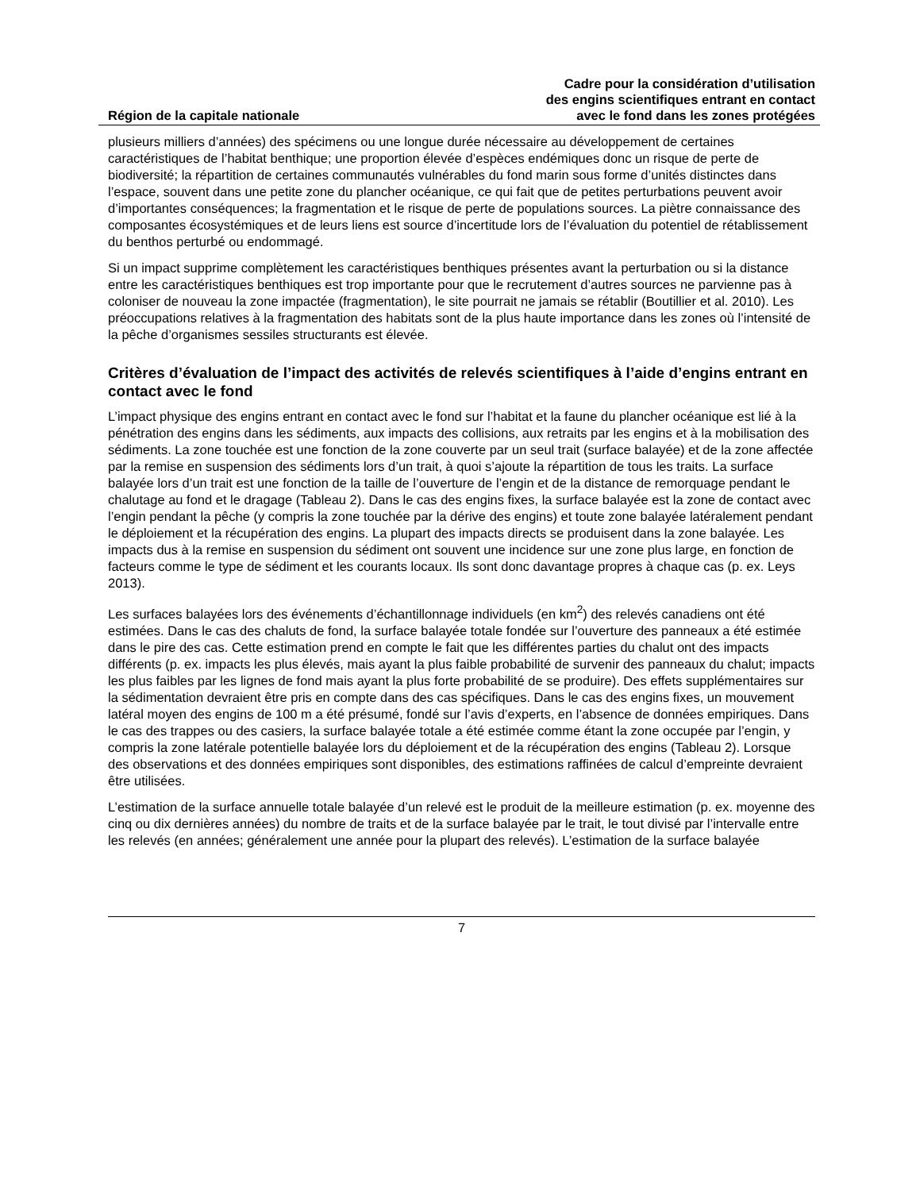Région de la capitale nationale
Cadre pour la considération d’utilisation
des engins scientifiques entrant en contact
avec le fond dans les zones protégées
plusieurs milliers d’années) des spécimens ou une longue durée nécessaire au développement de certaines caractéristiques de l’habitat benthique; une proportion élevée d’espèces endémiques donc un risque de perte de biodiversité; la répartition de certaines communautés vulnérables du fond marin sous forme d’unités distinctes dans l’espace, souvent dans une petite zone du plancher océanique, ce qui fait que de petites perturbations peuvent avoir d’importantes conséquences; la fragmentation et le risque de perte de populations sources. La piètre connaissance des composantes écosystémiques et de leurs liens est source d’incertitude lors de l’évaluation du potentiel de rétablissement du benthos perturbé ou endommagé.
Si un impact supprime complètement les caractéristiques benthiques présentes avant la perturbation ou si la distance entre les caractéristiques benthiques est trop importante pour que le recrutement d’autres sources ne parvienne pas à coloniser de nouveau la zone impactée (fragmentation), le site pourrait ne jamais se rétablir (Boutillier et al. 2010). Les préoccupations relatives à la fragmentation des habitats sont de la plus haute importance dans les zones où l’intensité de la pêche d’organismes sessiles structurants est élevée.
Critères d’évaluation de l’impact des activités de relevés scientifiques à l’aide d’engins entrant en contact avec le fond
L’impact physique des engins entrant en contact avec le fond sur l’habitat et la faune du plancher océanique est lié à la pénétration des engins dans les sédiments, aux impacts des collisions, aux retraits par les engins et à la mobilisation des sédiments. La zone touchée est une fonction de la zone couverte par un seul trait (surface balayée) et de la zone affectée par la remise en suspension des sédiments lors d’un trait, à quoi s’ajoute la répartition de tous les traits. La surface balayée lors d’un trait est une fonction de la taille de l’ouverture de l’engin et de la distance de remorquage pendant le chalutage au fond et le dragage (Tableau 2). Dans le cas des engins fixes, la surface balayée est la zone de contact avec l’engin pendant la pêche (y compris la zone touchée par la dérive des engins) et toute zone balayée latéralement pendant le déploiement et la récupération des engins. La plupart des impacts directs se produisent dans la zone balayée. Les impacts dus à la remise en suspension du sédiment ont souvent une incidence sur une zone plus large, en fonction de facteurs comme le type de sédiment et les courants locaux. Ils sont donc davantage propres à chaque cas (p. ex. Leys 2013).
Les surfaces balayées lors des événements d’échantillonnage individuels (en km<sup>2</sup>) des relevés canadiens ont été estimées. Dans le cas des chaluts de fond, la surface balayée totale fondée sur l’ouverture des panneaux a été estimée dans le pire des cas. Cette estimation prend en compte le fait que les différentes parties du chalut ont des impacts différents (p. ex. impacts les plus élevés, mais ayant la plus faible probabilité de survenir des panneaux du chalut; impacts les plus faibles par les lignes de fond mais ayant la plus forte probabilité de se produire). Des effets supplémentaires sur la sédimentation devraient être pris en compte dans des cas spécifiques. Dans le cas des engins fixes, un mouvement latéral moyen des engins de 100 m a été présumé, fondé sur l’avis d’experts, en l’absence de données empiriques. Dans le cas des trappes ou des casiers, la surface balayée totale a été estimée comme étant la zone occupée par l’engin, y compris la zone latérale potentielle balayée lors du déploiement et de la récupération des engins (Tableau 2). Lorsque des observations et des données empiriques sont disponibles, des estimations raffinées de calcul d’empreinte devraient être utilisées.
L’estimation de la surface annuelle totale balayée d’un relevé est le produit de la meilleure estimation (p. ex. moyenne des cinq ou dix dernières années) du nombre de traits et de la surface balayée par le trait, le tout divisé par l’intervalle entre les relevés (en années; généralement une année pour la plupart des relevés). L’estimation de la surface balayée
7